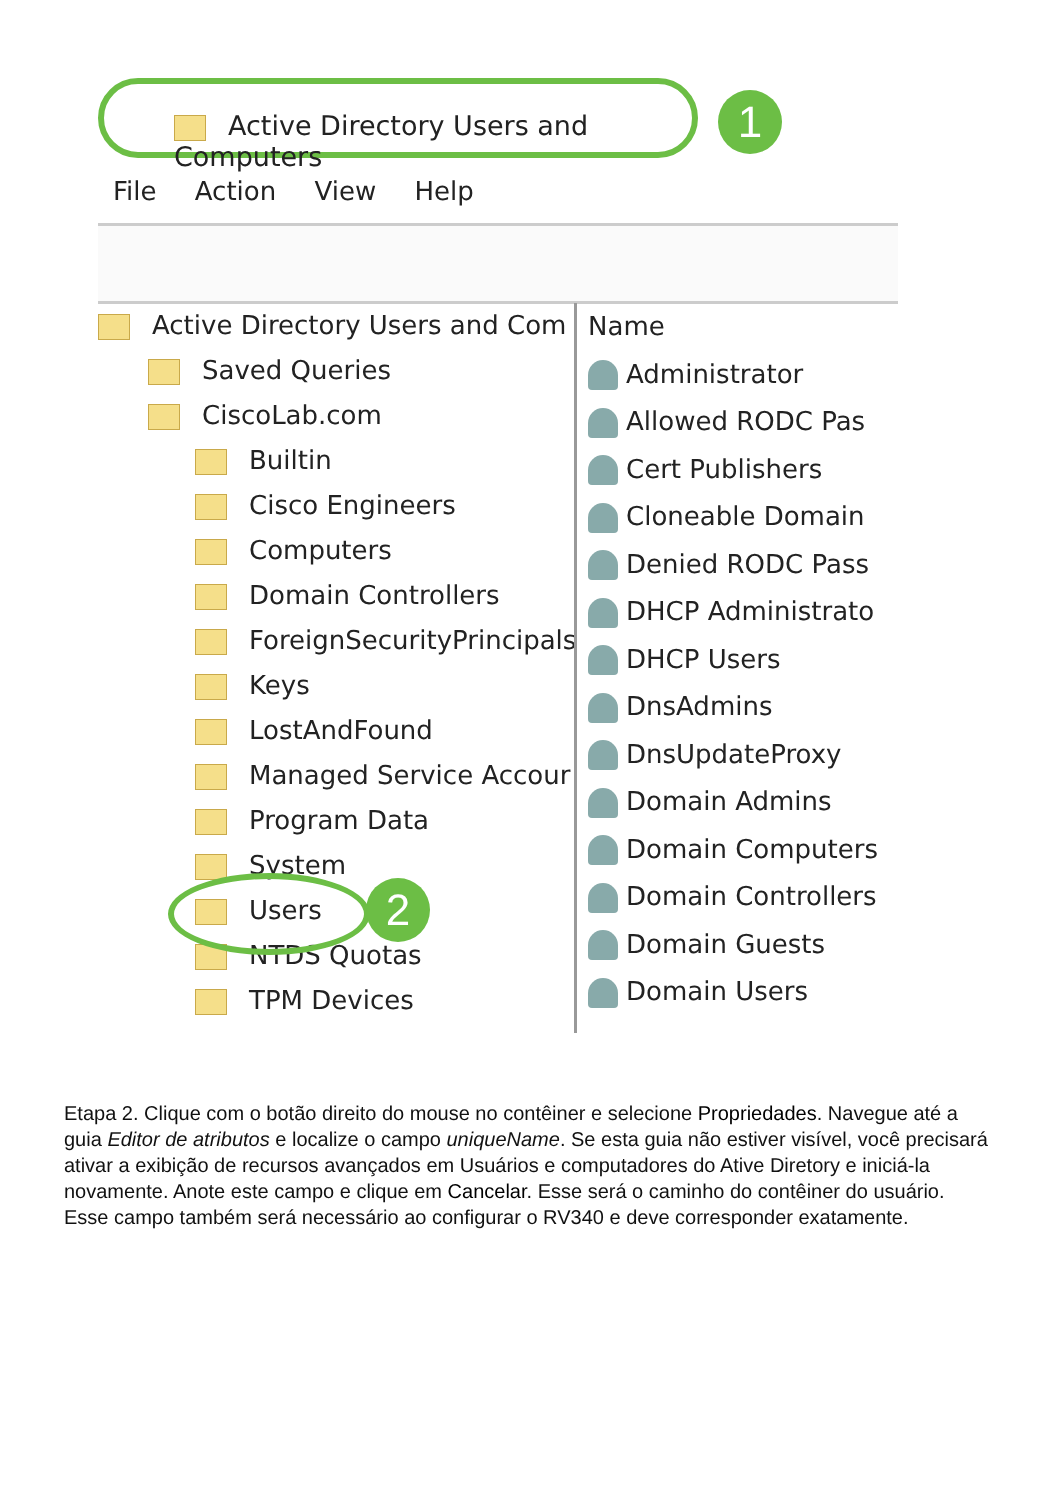Active Directory Users and Computers 1
File Action View Help
Active Directory Users and Com
Saved Queries
CiscoLab.com
Builtin
Cisco Engineers
Computers
Domain Controllers
ForeignSecurityPrincipals
Keys
LostAndFound
Managed Service Accour
Program Data
System
Users
NTDS Quotas
TPM Devices
2
Name
Administrator
Allowed RODC Pas
Cert Publishers
Cloneable Domain
Denied RODC Pass
DHCP Administrato
DHCP Users
DnsAdmins
DnsUpdateProxy
Domain Admins
Domain Computers
Domain Controllers
Domain Guests
Domain Users
Etapa 2. Clique com o botão direito do mouse no contêiner e selecione Propriedades. Navegue até a guia Editor de atributos e localize o campo uniqueName. Se esta guia não estiver visível, você precisará ativar a exibição de recursos avançados em Usuários e computadores do Ative Diretory e iniciá-la novamente. Anote este campo e clique em Cancelar. Esse será o caminho do contêiner do usuário. Esse campo também será necessário ao configurar o RV340 e deve corresponder exatamente.